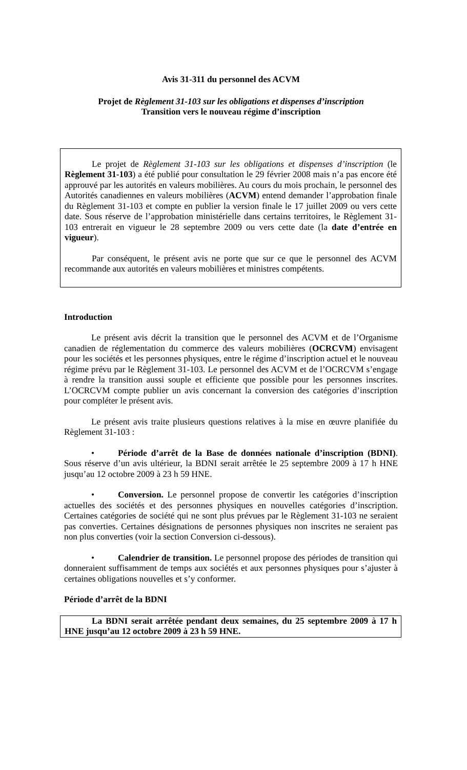Avis 31-311 du personnel des ACVM
Projet de Règlement 31-103 sur les obligations et dispenses d’inscription
Transition vers le nouveau régime d’inscription
Le projet de Règlement 31-103 sur les obligations et dispenses d’inscription (le Règlement 31-103) a été publié pour consultation le 29 février 2008 mais n’a pas encore été approuvé par les autorités en valeurs mobilières. Au cours du mois prochain, le personnel des Autorités canadiennes en valeurs mobilières (ACVM) entend demander l’approbation finale du Règlement 31-103 et compte en publier la version finale le 17 juillet 2009 ou vers cette date. Sous réserve de l’approbation ministérielle dans certains territoires, le Règlement 31-103 entrerait en vigueur le 28 septembre 2009 ou vers cette date (la date d’entrée en vigueur).
Par conséquent, le présent avis ne porte que sur ce que le personnel des ACVM recommande aux autorités en valeurs mobilières et ministres compétents.
Introduction
Le présent avis décrit la transition que le personnel des ACVM et de l’Organisme canadien de réglementation du commerce des valeurs mobilières (OCRCVM) envisagent pour les sociétés et les personnes physiques, entre le régime d’inscription actuel et le nouveau régime prévu par le Règlement 31-103. Le personnel des ACVM et de l’OCRCVM s’engage à rendre la transition aussi souple et efficiente que possible pour les personnes inscrites. L’OCRCVM compte publier un avis concernant la conversion des catégories d’inscription pour compléter le présent avis.
Le présent avis traite plusieurs questions relatives à la mise en œuvre planifiée du Règlement 31-103 :
• Période d’arrêt de la Base de données nationale d’inscription (BDNI). Sous réserve d’un avis ultérieur, la BDNI serait arrêtée le 25 septembre 2009 à 17 h HNE jusqu’au 12 octobre 2009 à 23 h 59 HNE.
• Conversion. Le personnel propose de convertir les catégories d’inscription actuelles des sociétés et des personnes physiques en nouvelles catégories d’inscription. Certaines catégories de société qui ne sont plus prévues par le Règlement 31-103 ne seraient pas converties. Certaines désignations de personnes physiques non inscrites ne seraient pas non plus converties (voir la section Conversion ci-dessous).
• Calendrier de transition. Le personnel propose des périodes de transition qui donneraient suffisamment de temps aux sociétés et aux personnes physiques pour s’ajuster à certaines obligations nouvelles et s’y conformer.
Période d’arrêt de la BDNI
La BDNI serait arrêtée pendant deux semaines, du 25 septembre 2009 à 17 h HNE jusqu’au 12 octobre 2009 à 23 h 59 HNE.